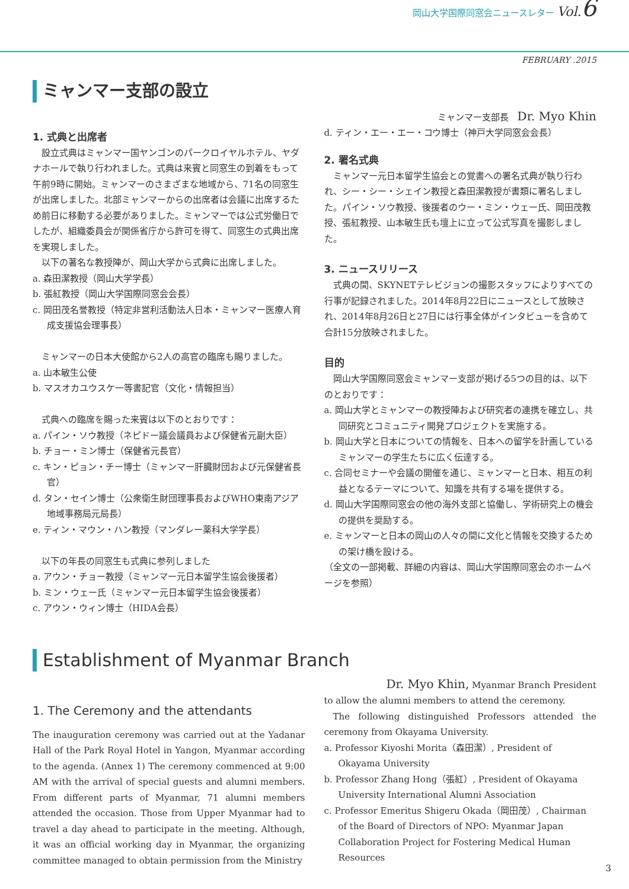岡山大学国際同窓会ニュースレター Vol.6
FEBRUARY .2015
ミャンマー支部の設立
1. 式典と出席者
設立式典はミャンマー国ヤンゴンのパークロイヤルホテル、ヤダナホールで執り行われました。式典は来賓と同窓生の到着をもって午前9時に開始。ミャンマーのさまざまな地域から、71名の同窓生が出席しました。北部ミャンマーからの出席者は会議に出席するため前日に移動する必要がありました。ミャンマーでは公式労働日でしたが、組織委員会が関係省庁から許可を得て、同窓生の式典出席を実現しました。
以下の著名な教授陣が、岡山大学から式典に出席しました。
a. 森田潔教授（岡山大学学長）
b. 張紅教授（岡山大学国際同窓会会長）
c. 岡田茂名誉教授（特定非営利活動法人日本・ミャンマー医療人育成支援協会理事長）
ミャンマーの日本大使館から2人の高官の臨席も賜りました。
a. 山本敏生公使
b. マスオカユウスケ一等書記官（文化・情報担当）
式典への臨席を賜った来賓は以下のとおりです：
a. パイン・ソウ教授（ネピドー議会議員および保健省元副大臣）
b. チョー・ミン博士（保健省元長官）
c. キン・ピョン・チー博士（ミャンマー肝臓財団および元保健省長官）
d. タン・セイン博士（公衆衛生財団理事長およびWHO東南アジア地域事務局元局長）
e. ティン・マウン・ハン教授（マンダレー薬科大学学長）
以下の年長の同窓生も式典に参列しました
a. アウン・チョー教授（ミャンマー元日本留学生協会後援者）
b. ミン・ウェー氏（ミャンマー元日本留学生協会後援者）
c. アウン・ウィン博士（HIDA会長）
ミャンマー支部長　Dr. Myo Khin
d. ティン・エー・エー・コウ博士（神戸大学同窓会会長）
2. 署名式典
ミャンマー元日本留学生協会との覚書への署名式典が執り行われ、シー・シー・シェイン教授と森田潔教授が書類に署名しました。パイン・ソウ教授、後援者のウー・ミン・ウェー氏、岡田茂教授、張紅教授、山本敏生氏も壇上に立って公式写真を撮影しました。
3. ニュースリリース
式典の間、SKYNETテレビジョンの撮影スタッフによりすべての行事が記録されました。2014年8月22日にニュースとして放映され、2014年8月26日と27日には行事全体がインタビューを含めて合計15分放映されました。
目的
岡山大学国際同窓会ミャンマー支部が掲げる5つの目的は、以下のとおりです：
a. 岡山大学とミャンマーの教授陣および研究者の連携を確立し、共同研究とコミュニティ開発プロジェクトを実施する。
b. 岡山大学と日本についての情報を、日本への留学を計画しているミャンマーの学生たちに広く伝達する。
c. 合同セミナーや会議の開催を通じ、ミャンマーと日本、相互の利益となるテーマについて、知識を共有する場を提供する。
d. 岡山大学国際同窓会の他の海外支部と協働し、学術研究上の機会の提供を奨励する。
e. ミャンマーと日本の岡山の人々の間に文化と情報を交換するための架け橋を設ける。
（全文の一部掲載、詳細の内容は、岡山大学国際同窓会のホームページを参照）
Establishment of Myanmar Branch
1. The Ceremony and the attendants
The inauguration ceremony was carried out at the Yadanar Hall of the Park Royal Hotel in Yangon, Myanmar according to the agenda. (Annex 1) The ceremony commenced at 9:00 AM with the arrival of special guests and alumni members. From different parts of Myanmar, 71 alumni members attended the occasion. Those from Upper Myanmar had to travel a day ahead to participate in the meeting. Although, it was an official working day in Myanmar, the organizing committee managed to obtain permission from the Ministry
Dr. Myo Khin, Myanmar Branch President
to allow the alumni members to attend the ceremony.
The following distinguished Professors attended the ceremony from Okayama University.
a. Professor Kiyoshi Morita（森田潔）, President of Okayama University
b. Professor Zhang Hong（張紅）, President of Okayama University International Alumni Association
c. Professor Emeritus Shigeru Okada（岡田茂）, Chairman of the Board of Directors of NPO: Myanmar Japan Collaboration Project for Fostering Medical Human Resources
3